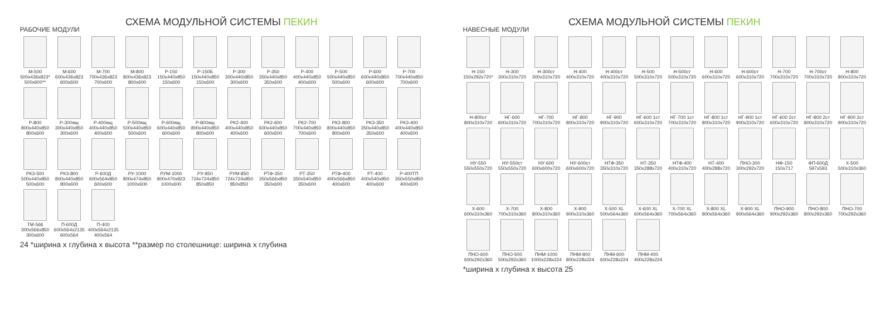СХЕМА МОДУЛЬНОЙ СИСТЕМЫ ПЕКИН
РАБОЧИЕ МОДУЛИ
М-500 500x436x823* 500x600**
М-600 600x436x823 600x600
М-700 700x436x823 700x600
М-800 800x436x823 800x600
Р-150 150x440x850 150x600
Р-150Б 150x440x850 150x600
Р-300 300x440x850 300x600
Р-350 350x440x850 350x600
Р-400 400x440x850 400x600
Р-500 500x440x850 500x600
Р-600 600x440x850 600x600
Р-700 700x440x850 700x600
Р-800 800x440x850 800x600
Р-300ящ 300x440x850 300x600
Р-400ящ 400x440x850 400x600
Р-500ящ 500x440x850 500x600
Р-600ящ 600x440x850 600x600
Р-800ящ 800x440x850 800x600
РК2-400 400x440x850 400x600
РК2-600 600x440x850 600x600
РК2-700 700x440x850 700x600
РК2-800 800x440x850 800x600
РК3-350 350x440x850 350x600
РК3-400 400x440x850 400x600
РК3-500 500x440x850 500x600
РК3-800 800x440x850 800x600
Р-600Д 600x564x850 600x600
РУ-1000 800x474x850 1000x600
РУМ-1000 800x470x823 1000x600
РУ-850 724x724x850 850x850
РУМ-850 724x724x850 850x850
РТФ-350 350x566x850 350x600
РТ-350 350x540x850 350x600
РТФ-400 400x566x850 400x600
РТ-400 400x540x850 400x600
Р-400ТП 350x550x850 400x600
ТМ-566 300x566x850 300x600
П-600Д 600x564x2135 600x564
П-400 400x564x2135 400x564
24 *ширина x глубина x высота **размер по столешнице: ширина x глубина
СХЕМА МОДУЛЬНОЙ СИСТЕМЫ ПЕКИН
НАВЕСНЫЕ МОДУЛИ
Н-150 150x292x720*
Н-300 300x310x720
Н-300ст 300x310x720
Н-400 400x310x720
Н-400ст 400x310x720
Н-500 500x310x720
Н-500ст 500x310x720
Н-600 600x310x720
Н-600ст 600x310x720
Н-700 700x310x720
Н-700ст 700x310x720
Н-800 800x310x720
Н-800ст 800x310x720
НГ-600 600x310x720
НГ-700 700x310x720
НГ-800 800x310x720
НГ-900 900x310x720
НГ-600 1ст 600x310x720
НГ-700 1ст 700x310x720
НГ-800 1ст 800x310x720
НГ-900 1ст 900x310x720
НГ-600 2ст 600x310x720
НГ-800 2ст 800x310x720
НГ-900 2ст 900x310x720
НУ-550 550x550x720
НУ-550ст 550x550x720
НУ-600 600x600x720
НУ-600ст 600x600x720
НТФ-350 350x310x720
НТ-350 350x288x720
НТФ-400 400x310x720
НТ-400 400x288x720
ПНО-300 300x292x720
НФ-150 150x717
ФП-600Д 597x593
Х-500 500x310x360
Х-600 600x310x360
Х-700 700x310x360
Х-800 800x310x360
Х-900 900x310x360
Х-500 XL 500x564x360
Х-600 XL 600x564x360
Х-700 XL 700x564x360
Х-800 XL 800x564x360
Х-900 XL 900x564x360
ПНО-900 900x292x360
ПНО-800 800x292x360
ПНО-700 700x292x360
ПНО-600 600x292x360
ПНО-500 500x292x360
ПНМ-1000 1000x228x224
ПНМ-800 800x228x224
ПНМ-600 600x228x224
ПНМ-400 400x228x224
*ширина x глубина x высота 25